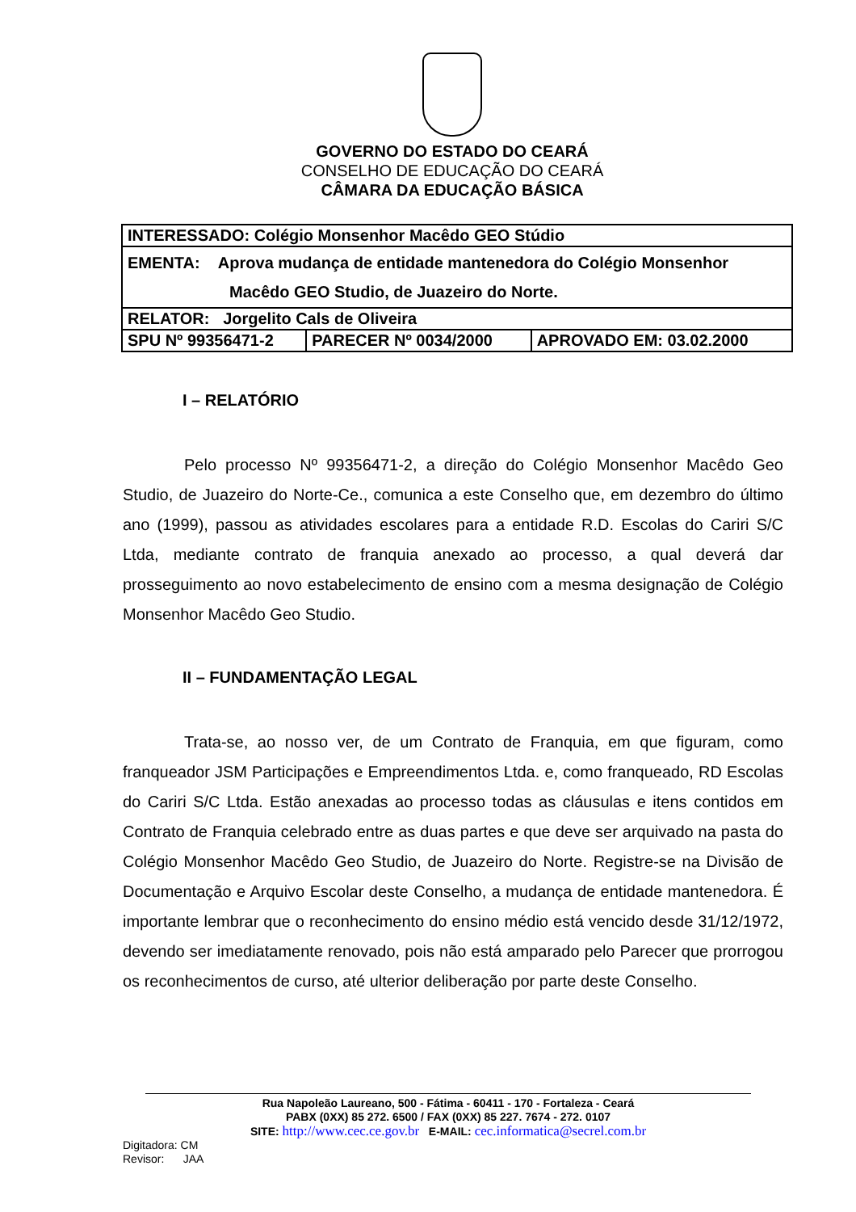GOVERNO DO ESTADO DO CEARÁ
CONSELHO DE EDUCAÇÃO DO CEARÁ
CÂMARA DA EDUCAÇÃO BÁSICA
| INTERESSADO: Colégio Monsenhor Macêdo GEO Stúdio | | |
| EMENTA: Aprova mudança de entidade mantenedora do Colégio Monsenhor Macêdo GEO Studio, de Juazeiro do Norte. | | |
| RELATOR: Jorgelito Cals de Oliveira | | |
| SPU Nº 99356471-2 | PARECER Nº 0034/2000 | APROVADO EM: 03.02.2000 |
I – RELATÓRIO
Pelo processo Nº 99356471-2, a direção do Colégio Monsenhor Macêdo Geo Studio, de Juazeiro do Norte-Ce., comunica a este Conselho que, em dezembro do último ano (1999), passou as atividades escolares para a entidade R.D. Escolas do Cariri S/C Ltda, mediante contrato de franquia anexado ao processo, a qual deverá dar prosseguimento ao novo estabelecimento de ensino com a mesma designação de Colégio Monsenhor Macêdo Geo Studio.
II – FUNDAMENTAÇÃO LEGAL
Trata-se, ao nosso ver, de um Contrato de Franquia, em que figuram, como franqueador JSM Participações e Empreendimentos Ltda. e, como franqueado, RD Escolas do Cariri S/C Ltda. Estão anexadas ao processo todas as cláusulas e itens contidos em Contrato de Franquia celebrado entre as duas partes e que deve ser arquivado na pasta do Colégio Monsenhor Macêdo Geo Studio, de Juazeiro do Norte. Registre-se na Divisão de Documentação e Arquivo Escolar deste Conselho, a mudança de entidade mantenedora. É importante lembrar que o reconhecimento do ensino médio está vencido desde 31/12/1972, devendo ser imediatamente renovado, pois não está amparado pelo Parecer que prorrogou os reconhecimentos de curso, até ulterior deliberação por parte deste Conselho.
Rua Napoleão Laureano, 500 - Fátima - 60411 - 170 - Fortaleza - Ceará
PABX (0XX) 85 272. 6500 / FAX (0XX) 85 227. 7674 - 272. 0107
SITE: http://www.cec.ce.gov.br E-MAIL: cec.informatica@secrel.com.br
Digitadora: CM
Revisor: JAA